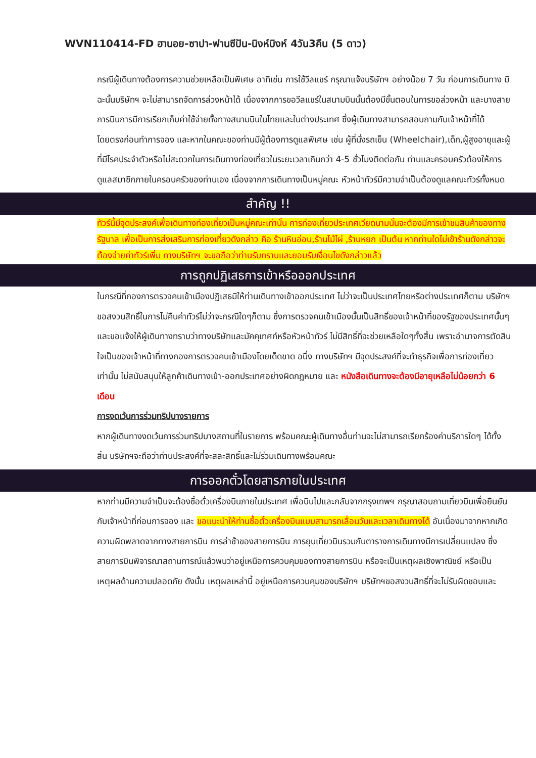WVN110414-FD ฮานอย-ซาปา-ฟานซีปัน-นิงห์บิงห์ 4วัน3คืน (5 ดาว)
กรณีผู้เดินทางต้องการความช่วยเหลือเป็นพิเศษ อาทิเช่น การใช้วีลแชร์ กรุณาแจ้งบริษัทฯ อย่างน้อย 7 วัน ก่อนการเดินทาง มิฉะนั้นบริษัทฯ จะไม่สามารถจัดการล่วงหน้าได้ เนื่องจากการขอวีลแชร์ในสนามบินนั้นต้องมีขั้นตอนในการขอล่วงหน้า และบางสายการบินการมีการเรียกเก็บค่าใช้จ่ายทั้งทางสนามบินในไทยและในต่างประเทศ ซึ่งผู้เดินทางสามารถสอบถามกับเจ้าหน้าที่ได้โดยตรงก่อนทำการจอง และหากในคณะของท่านมีผู้ต้องการดูแลพิเศษ เช่น ผู้ที่นั่งรถเข็น (Wheelchair),เด็ก,ผู้สูงอายุและผู้ที่มีโรคประจำตัวหรือไม่สะดวกในการเดินทางท่องเที่ยวในระยะเวลาเกินกว่า 4-5 ชั่วโมงติดต่อกัน ท่านและครอบครัวต้องให้การดูแลสมาชิกภายในครอบครัวของท่านเอง เนื่องจากการเดินทางเป็นหมู่คณะ หัวหน้าทัวร์มีความจำเป็นต้องดูแลคณะทัวร์ทั้งหมด
สำคัญ !!
ทัวร์นี้มีจุดประสงค์เพื่อเดินทางท่องเที่ยวเป็นหมู่คณะเท่านั้น การท่องเที่ยวประเทศเวียดนามนั้นจะต้องมีการเข้าชมสินค้าของทางรัฐบาล เพื่อเป็นการส่งเสริมการท่องเที่ยวดังกล่าว คือ ร้านหินอ่อน,ร้านไม้ไผ่ ,ร้านหยก เป็นต้น หากท่านใดไม่เข้าร้านดังกล่าวจะต้องจ่ายค่าทัวร์เพิ่ม ทางบริษัทฯ จะขอถือว่าท่านรับทราบและยอมรับเงื่อนไขดังกล่าวแล้ว
การถูกปฏิเสธการเข้าหรือออกประเทศ
ในกรณีที่กองการตรวจคนเข้าเมืองปฏิเสธมิให้ท่านเดินทางเข้าออกประเทศ ไม่ว่าจะเป็นประเทศไทยหรือต่างประเทศก็ตาม บริษัทฯ ขอสงวนสิทธิ์ในการไม่คืนค่าทัวร์ไม่ว่าจะกรณีใดๆก็ตาม ซึ่งการตรวจคนเข้าเมืองนั้นเป็นสิทธิ์ของเจ้าหน้าที่ของรัฐของประเทศนั้นๆ และขอแจ้งให้ผู้เดินทางทราบว่าทางบริษัทและมัคคุเทศก์หรือหัวหน้าทัวร์ ไม่มีสิทธิ์ที่จะช่วยเหลือใดๆทั้งสิ้น เพราะอำนาจการตัดสินใจเป็นของเจ้าหน้าที่ทางกองการตรวจคนเข้าเมืองโดยเด็ดขาด อนึ่ง ทางบริษัทฯ มีจุดประสงค์ที่จะทำธุรกิจเพื่อการท่องเที่ยวเท่านั้น ไม่สนับสนุนให้ลูกค้าเดินทางเข้า-ออกประเทศอย่างผิดกฎหมาย และ หนังสือเดินทางจะต้องมีอายุเหลือไม่น้อยกว่า 6 เดือน
การงดเว้นการร่วมทริปบางรายการ
หากผู้เดินทางงดเว้นการร่วมทริปบางสถานที่ในรายการ พร้อมคณะผู้เดินทางอื่นท่านจะไม่สามารถเรียกร้องค่าบริการใดๆ ได้ทั้งสิ้น บริษัทฯจะถือว่าท่านประสงค์ที่จะสละสิทธิ์และไม่ร่วมเดินทางพร้อมคณะ
การออกตั๋วโดยสารภายในประเทศ
หากท่านมีความจำเป็นจะต้องซื้อตั๋วเครื่องบินภายในประเทศ เพื่อบินไปและกลับจากกรุงเทพฯ กรุณาสอบถามเที่ยวบินเพื่อยืนยันกับเจ้าหน้าที่ก่อนการจอง และ ขอแนะนำให้ท่านซื้อตั๋วเครื่องบินแบบสามารถเลื่อนวันและเวลาเดินทางได้ อันเนื่องมาจากหากเกิดความผิดพลาดจากทางสายการบิน การล่าช้าของสายการบิน การยุบเที่ยวบินรวมกันตารางการเดินทางมีการเปลี่ยนแปลง ซึ่งสายการบินพิจารณาสถานการณ์แล้วพบว่าอยู่เหนือการควบคุมของทางสายการบิน หรือจะเป็นเหตุผลเชิงพาณิชย์ หรือเป็นเหตุผลด้านความปลอดภัย ดังนั้น เหตุผลเหล่านี้ อยู่เหนือการควบคุมของบริษัทฯ บริษัทฯขอสงวนสิทธิ์ที่จะไม่รับผิดชอบและ